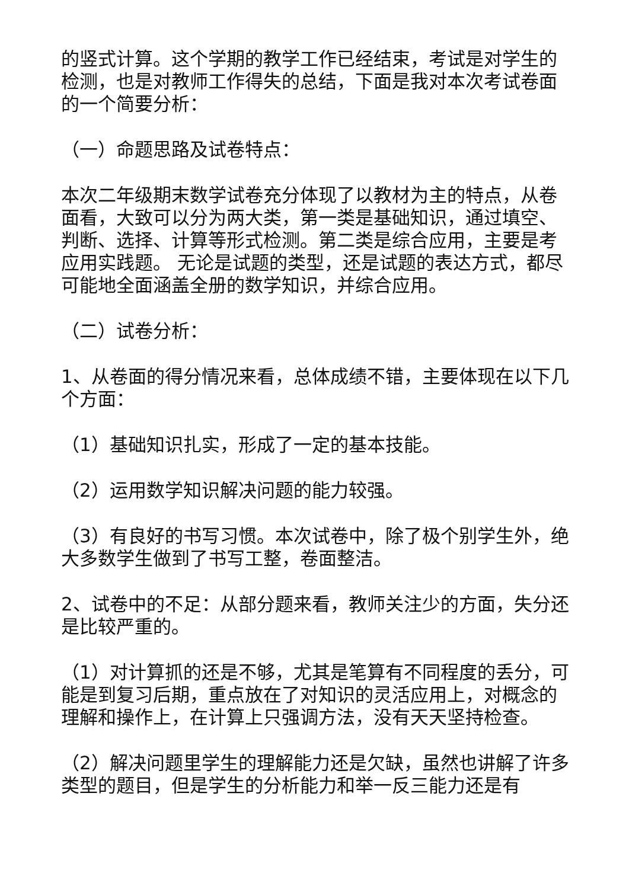的竖式计算。这个学期的教学工作已经结束，考试是对学生的检测，也是对教师工作得失的总结，下面是我对本次考试卷面的一个简要分析：
（一）命题思路及试卷特点：
本次二年级期末数学试卷充分体现了以教材为主的特点，从卷面看，大致可以分为两大类，第一类是基础知识，通过填空、判断、选择、计算等形式检测。第二类是综合应用，主要是考应用实践题。 无论是试题的类型，还是试题的表达方式，都尽可能地全面涵盖全册的数学知识，并综合应用。
（二）试卷分析：
1、从卷面的得分情况来看，总体成绩不错，主要体现在以下几个方面：
（1）基础知识扎实，形成了一定的基本技能。
（2）运用数学知识解决问题的能力较强。
（3）有良好的书写习惯。本次试卷中，除了极个别学生外，绝大多数学生做到了书写工整，卷面整洁。
2、试卷中的不足：从部分题来看，教师关注少的方面，失分还是比较严重的。
（1）对计算抓的还是不够，尤其是笔算有不同程度的丢分，可能是到复习后期，重点放在了对知识的灵活应用上，对概念的理解和操作上，在计算上只强调方法，没有天天坚持检查。
（2）解决问题里学生的理解能力还是欠缺，虽然也讲解了许多类型的题目，但是学生的分析能力和举一反三能力还是有